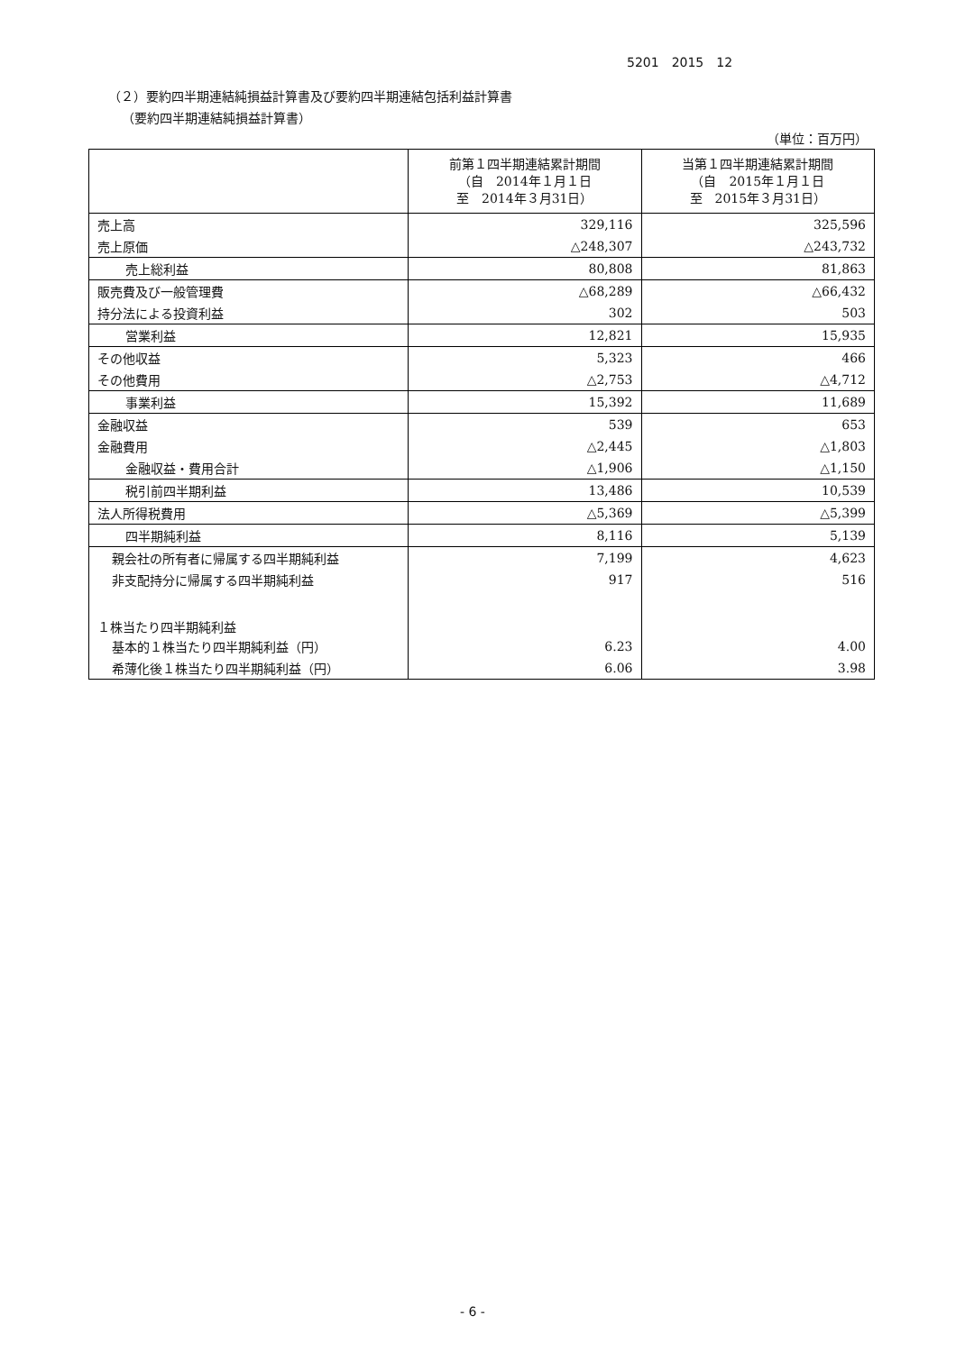5201　2015　12
（２）要約四半期連結純損益計算書及び要約四半期連結包括利益計算書
（要約四半期連結純損益計算書）
（単位：百万円）
| | 前第１四半期連結累計期間 （自 2014年１月１日 至 2014年３月31日） | 当第１四半期連結累計期間 （自 2015年１月１日 至 2015年３月31日） |
| --- | --- | --- |
| 売上高 | 329,116 | 325,596 |
| 売上原価 | △248,307 | △243,732 |
| 売上総利益 | 80,808 | 81,863 |
| 販売費及び一般管理費 | △68,289 | △66,432 |
| 持分法による投資利益 | 302 | 503 |
| 営業利益 | 12,821 | 15,935 |
| その他収益 | 5,323 | 466 |
| その他費用 | △2,753 | △4,712 |
| 事業利益 | 15,392 | 11,689 |
| 金融収益 | 539 | 653 |
| 金融費用 | △2,445 | △1,803 |
| 金融収益・費用合計 | △1,906 | △1,150 |
| 税引前四半期利益 | 13,486 | 10,539 |
| 法人所得税費用 | △5,369 | △5,399 |
| 四半期純利益 | 8,116 | 5,139 |
| 親会社の所有者に帰属する四半期純利益 | 7,199 | 4,623 |
| 非支配持分に帰属する四半期純利益 | 917 | 516 |
| １株当たり四半期純利益 | | |
| 基本的１株当たり四半期純利益（円） | 6.23 | 4.00 |
| 希薄化後１株当たり四半期純利益（円） | 6.06 | 3.98 |
- 6 -